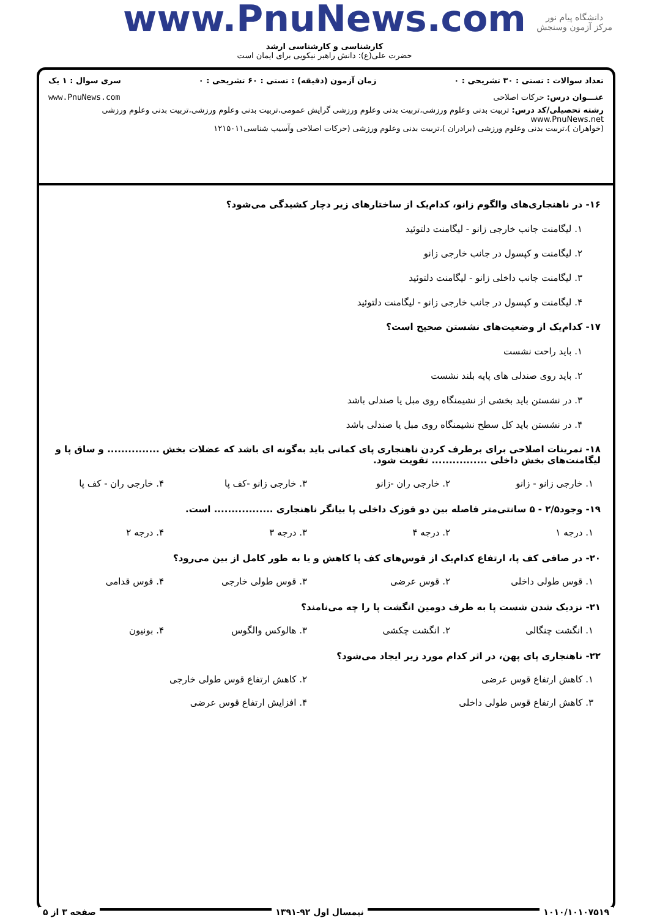دانشگاه پیام نور
مرکز آزمون وسنجش
www.PnuNews.com
کارشناسی و کارشناسی ارشد
حضرت علی(ع): دانش راهبر نیکویی برای ایمان است
تعداد سوالات : تستی : ۳۰ تشریحی : ۰ زمان آزمون (دقیقه) : تستی : ۶۰ تشریحی : ۰ سری سوال : ۱ یک
عنـــوان درس: حرکات اصلاحی www.PnuNews.com
رشته تحصیلی/کد درس: تربیت بدنی وعلوم ورزشی،تربیت بدنی وعلوم ورزشی گرایش عمومی،تربیت بدنی وعلوم ورزشی،تربیت بدنی وعلوم ورزشی www.PnuNews.net
(خواهران )،تربیت بدنی وعلوم ورزشی (برادران )،تربیت بدنی وعلوم ورزشی (حرکات اصلاحی وآسیب شناسی۱۲۱۵۰۱۱
۱۶- در ناهنجاری‌های والگوم زانو، کدام‌یک از ساختارهای زیر دچار کشیدگی می‌شود؟
۱. لیگامنت جانب خارجی زانو - لیگامنت دلتوئید
۲. لیگامنت و کپسول در جانب خارجی زانو
۳. لیگامنت جانب داخلی زانو - لیگامنت دلتوئید
۴. لیگامنت و کپسول در جانب خارجی زانو - لیگامنت دلتوئید
۱۷- کدام‌یک از وضعیت‌های نشستن صحیح است؟
۱. باید راحت نشست
۲. باید روی صندلی های پایه بلند نشست
۳. در نشستن باید بخشی از نشیمنگاه روی مبل یا صندلی باشد
۴. در نشستن باید کل سطح نشیمنگاه روی مبل یا صندلی باشد
۱۸- تمرینات اصلاحی برای برطرف کردن ناهنجاری پای کمانی باید به‌گونه ای باشد که عضلات بخش ............... و ساق پا و لیگامنت‌های بخش داخلی ................ تقویت شود.
| ۱. خارجی زانو - زانو | ۲. خارجی ران -زانو | ۳. خارجی زانو -کف پا | ۴. خارجی ران - کف پا |
۱۹- وجود۲/۵ - ۵ سانتی‌متر فاصله بین دو قوزک داخلی پا بیانگر ناهنجاری ................. است.
| ۱. درجه ۱ | ۲. درجه ۴ | ۳. درجه ۳ | ۴. درجه ۲ |
۲۰- در صافی کف پا، ارتفاع کدام‌یک از قوس‌های کف پا کاهش و یا به طور کامل از بین می‌رود؟
| ۱. قوس طولی داخلی | ۲. قوس عرضی | ۳. قوس طولی خارجی | ۴. قوس قدامی |
۲۱- نزدیک شدن شست پا به طرف دومین انگشت پا را چه می‌نامند؟
| ۱. انگشت چنگالی | ۲. انگشت چکشی | ۳. هالوکس والگوس | ۴. بونیون |
۲۲- ناهنجاری پای پهن، در اثر کدام مورد زیر ایجاد می‌شود؟
| ۱. کاهش ارتفاع قوس عرضی | ۲. کاهش ارتفاع قوس طولی خارجی |
| ۳. کاهش ارتفاع قوس طولی داخلی | ۴. افزایش ارتفاع قوس عرضی |
۱۰۱۰/۱۰۱۰۷۵۱۹ نیمسال اول ۹۲-۱۳۹۱ صفحه ۳ از ۵